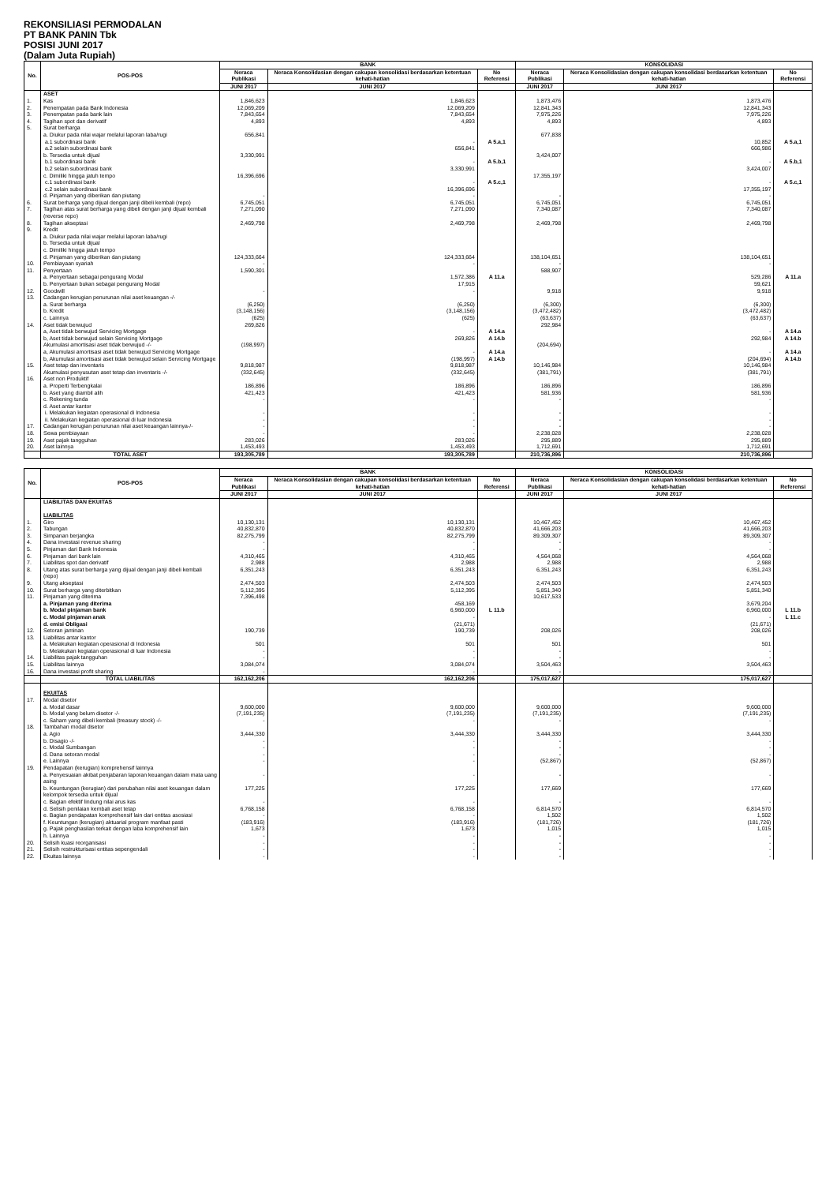REKONSILIASI PERMODALAN
PT BANK PANIN Tbk
POSISI JUNI 2017
(Dalam Juta Rupiah)
| No. | POS-POS | BANK | | | KONSOLIDASI | | |
| --- | --- | --- | --- | --- | --- | --- | --- |
| | | Neraca Publikasi | Neraca Konsolidasian dengan cakupan konsolidasi berdasarkan ketentuan kehati-hatian | No Referensi | Neraca Publikasi | Neraca Konsolidasian dengan cakupan konsolidasi berdasarkan ketentuan kehati-hatian | No Referensi |
| | | JUNI 2017 | JUNI 2017 | | JUNI 2017 | JUNI 2017 | |
| | ASET | | | | | | |
| 1. | Kas | 1,846,623 | 1,846,623 | | 1,873,476 | 1,873,476 | |
| 2. | Penempatan pada Bank Indonesia | 12,069,209 | 12,069,209 | | 12,841,343 | 12,841,343 | |
| 3. | Penempatan pada bank lain | 7,843,654 | 7,843,654 | | 7,975,226 | 7,975,226 | |
| 4. | Tagihan spot dan derivatif | 4,893 | 4,893 | | 4,893 | 4,893 | |
| 5. | Surat berharga | | | | | | |
| | a. Diukur pada nilai wajar melalui laporan laba/rugi | 656,841 | | | 677,838 | | |
| | a.1 subordinasi bank | | - | A 5.a,1 | | 10,852 | A 5.a,1 |
| | a.2 selain subordinasi bank | | 656,841 | | | 666,986 | |
| | b. Tersedia untuk dijual | 3,330,991 | | | 3,424,007 | | |
| | b.1 subordinasi bank | | - | A 5.b,1 | | - | A 5.b,1 |
| | b.2 selain subordinasi bank | | 3,330,991 | | | 3,424,007 | |
| | c. Dimiliki hingga jatuh tempo | 16,396,696 | | | 17,355,197 | | |
| | c.1 subordinasi bank | | - | A 5.c,1 | | - | A 5.c,1 |
| | c.2 selain subordinasi bank | | 16,396,696 | | | 17,355,197 | |
| | d. Pinjaman yang diberikan dan piutang | - | - | | - | - | |
| 6. | Surat berharga yang dijual dengan janji dibeli kembali (repo) | 6,745,051 | 6,745,051 | | 6,745,051 | 6,745,051 | |
| 7. | Tagihan atas surat berharga yang dibeli dengan janji dijual kembali (reverse repo) | 7,271,090 | 7,271,090 | | 7,340,087 | 7,340,087 | |
| 8. | Tagihan akseptasi | 2,469,798 | 2,469,798 | | 2,469,798 | 2,469,798 | |
| 9. | Kredit a. Diukur pada nilai wajar melalui laporan laba/rugi b. Tersedia untuk dijual c. Dimiliki hingga jatuh tempo | | | | | | |
| | d. Pinjaman yang diberikan dan piutang | 124,333,664 | 124,333,664 | | 138,104,651 | 138,104,651 | |
| 10. | Pembiayaan syariah | - | - | | - | - | |
| 11. | Penyertaan | 1,590,301 | | | 588,907 | | |
| | a. Penyertaan sebagai pengurang Modal | | 1,572,386 | A 11.a | | 529,286 | A 11.a |
| | b. Penyertaan bukan sebagai pengurang Modal | | 17,915 | | | 59,621 | |
| 12. | Goodwill | - | - | | 9,918 | 9,918 | |
| 13. | Cadangan kerugian penurunan nilai aset keuangan -/- | | | | | | |
| | a. Surat berharga | (6,250) | (6,250) | | (6,300) | (6,300) | |
| | b. Kredit | (3,148,156) | (3,148,156) | | (3,472,482) | (3,472,482) | |
| | c. Lainnya | (625) | (625) | | (63,637) | (63,637) | |
| 14. | Aset tidak berwujud | 269,826 | | | 292,984 | | |
| | a, Aset tidak berwujud Servicing Mortgage | | - | A 14.a | | - | A 14.a |
| | b, Aset tidak berwujud selain Servicing Mortgage | | 269,826 | A 14.b | | 292,984 | A 14.b |
| | Akumulasi amortisasi aset tidak berwujud -/- | (198,997) | | | (204,694) | | |
| | a, Akumulasi amortisasi aset tidak berwujud Servicing Mortgage | | - | A 14.a | | - | A 14.a |
| | b, Akumulasi amortisasi aset tidak berwujud selain Servicing Mortgage | | (198,997) | A 14.b | | (204,694) | A 14.b |
| 15. | Aset tetap dan inventaris | 9,818,987 | 9,818,987 | | 10,146,984 | 10,146,984 | |
| | Akumulasi penyusutan aset tetap dan inventaris -/- | (332,645) | (332,645) | | (381,791) | (381,791) | |
| 16. | Aset non Produktif | | | | | | |
| | a. Properti Terbengkalai | 186,896 | 186,896 | | 186,896 | 186,896 | |
| | b. Aset yang diambil alih | 421,423 | 421,423 | | 581,936 | 581,936 | |
| | c. Rekening tunda | - | - | | - | - | |
| | d. Aset antar kantor | | | | | | |
| | i. Melakukan kegiatan operasional di Indonesia | - | - | | - | - | |
| | ii. Melakukan kegiatan operasional di luar Indonesia | - | - | | - | - | |
| 17. | Cadangan kerugian penurunan nilai aset keuangan lainnya-/- | - | - | | - | - | |
| 18. | Sewa pembiayaan | - | - | | 2,238,028 | 2,238,028 | |
| 19. | Aset pajak tangguhan | 283,026 | 283,026 | | 295,889 | 295,889 | |
| 20. | Aset lainnya | 1,453,493 | 1,453,493 | | 1,712,691 | 1,712,691 | |
| | TOTAL ASET | 193,305,789 | 193,305,789 | | 210,736,896 | 210,736,896 | |
| No. | POS-POS | BANK | | | KONSOLIDASI | | |
| --- | --- | --- | --- | --- | --- | --- | --- |
| | | Neraca Publikasi | Neraca Konsolidasian dengan cakupan konsolidasi berdasarkan ketentuan kehati-hatian | No Referensi | Neraca Publikasi | Neraca Konsolidasian dengan cakupan konsolidasi berdasarkan ketentuan kehati-hatian | No Referensi |
| | | JUNI 2017 | JUNI 2017 | | JUNI 2017 | JUNI 2017 | |
| | LIABILITAS DAN EKUITAS LIABILITAS | | | | | | |
| 1. | Giro | 10,130,131 | 10,130,131 | | 10,467,452 | 10,467,452 | |
| 2. | Tabungan | 40,832,870 | 40,832,870 | | 41,666,203 | 41,666,203 | |
| 3. | Simpanan berjangka | 82,275,799 | 82,275,799 | | 89,309,307 | 89,309,307 | |
| 4. | Dana investasi revenue sharing | - | - | | - | - | |
| 5. | Pinjaman dari Bank Indonesia | - | - | | - | - | |
| 6. | Pinjaman dari bank lain | 4,310,465 | 4,310,465 | | 4,564,068 | 4,564,068 | |
| 7. | Liabilitas spot dan derivatif | 2,988 | 2,988 | | 2,988 | 2,988 | |
| 8. | Utang atas surat berharga yang dijual dengan janji dibeli kembali (repo) | 6,351,243 | 6,351,243 | | 6,351,243 | 6,351,243 | |
| 9. | Utang akseptasi | 2,474,503 | 2,474,503 | | 2,474,503 | 2,474,503 | |
| 10. | Surat berharga yang diterbitkan | 5,112,395 | 5,112,395 | | 5,851,340 | 5,851,340 | |
| 11. | Pinjaman yang diterima | 7,396,498 | | | 10,617,533 | | |
| | a. Pinjaman yang diterima | | 458,169 | | | 3,679,204 | |
| | b. Modal pinjaman bank | | 6,960,000 | L 11.b | | 6,960,000 | L 11.b |
| | c. Modal pinjaman anak | | - | | | - | L 11.c |
| | d. emisi Obligasi | | (21,671) | | | (21,671) | |
| 12. | Setoran jaminan | 190,739 | 190,739 | | 208,026 | 208,026 | |
| 13. | Liabilitas antar kantor | | | | | | |
| | a. Melakukan kegiatan operasional di Indonesia | 501 | 501 | | 501 | 501 | |
| | b. Melakukan kegiatan operasional di luar Indonesia | - | - | | - | - | |
| 14. | Liabilitas pajak tangguhan | - | - | | - | - | |
| 15. | Liabilitas lainnya | 3,084,074 | 3,084,074 | | 3,504,463 | 3,504,463 | |
| 16. | Dana investasi profit sharing | - | - | | - | - | |
| | TOTAL LIABILITAS | 162,162,206 | 162,162,206 | | 175,017,627 | 175,017,627 | |
| | EKUITAS | | | | | | |
| 17. | Modal disetor | | | | | | |
| | a. Modal dasar | 9,600,000 | 9,600,000 | | 9,600,000 | 9,600,000 | |
| | b. Modal yang belum disetor -/- | (7,191,235) | (7,191,235) | | (7,191,235) | (7,191,235) | |
| | c. Saham yang dibeli kembali (treasury stock) -/- | - | - | | - | - | |
| 18. | Tambahan modal disetor | | | | | | |
| | a. Agio | 3,444,330 | 3,444,330 | | 3,444,330 | 3,444,330 | |
| | b. Disagio -/- | - | - | | - | - | |
| | c. Modal Sumbangan | - | - | | - | - | |
| | d. Dana setoran modal | - | - | | - | - | |
| | e. Lainnya | - | - | | (52,867) | (52,867) | |
| 19. | Pendapatan (kerugian) komprehensif lainnya | | | | | | |
| | a. Penyesuaian akibat penjabaran laporan keuangan dalam mata uang asing | - | - | | - | - | |
| | b. Keuntungan (kerugian) dari perubahan nilai aset keuangan dalam kelompok tersedia untuk dijual | 177,225 | 177,225 | | 177,669 | 177,669 | |
| | c. Bagian efektif lindung nilai arus kas | - | - | | - | - | |
| | d. Selisih penilaian kembali aset tetap | 6,768,158 | 6,768,158 | | 6,814,570 | 6,814,570 | |
| | e. Bagian pendapatan komprehensif lain dari entitas asosiasi | - | - | | 1,502 | 1,502 | |
| | f. Keuntungan (kerugian) aktuarial program manfaat pasti | (183,916) | (183,916) | | (181,726) | (181,726) | |
| | g. Pajak penghasilan terkait dengan laba komprehensif lain | 1,673 | 1,673 | | 1,015 | 1,015 | |
| | h. Lainnya | - | - | | - | - | |
| 20. | Selisih kuasi reorganisasi | - | - | | - | - | |
| 21. | Selisih restrukturisasi entitas sepengendali | - | - | | - | - | |
| 22. | Ekuitas lainnya | - | - | | - | - | |